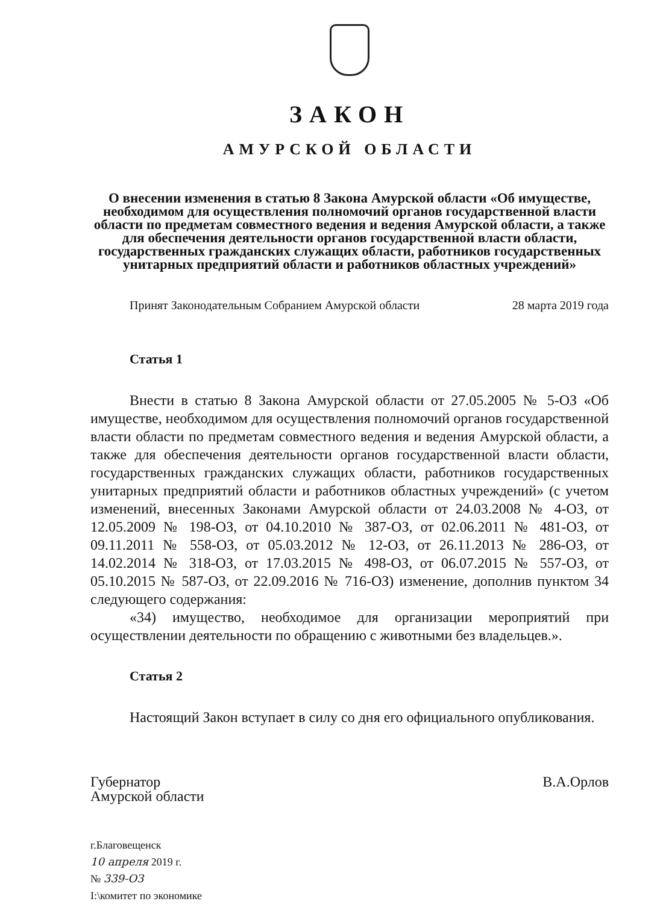ЗАКОН
АМУРСКОЙ ОБЛАСТИ
О внесении изменения в статью 8 Закона Амурской области «Об имуществе, необходимом для осуществления полномочий органов государственной власти области по предметам совместного ведения и ведения Амурской области, а также для обеспечения деятельности органов государственной власти области, государственных гражданских служащих области, работников государственных унитарных предприятий области и работников областных учреждений»
Принят Законодательным Собранием Амурской области 28 марта 2019 года
Статья 1
Внести в статью 8 Закона Амурской области от 27.05.2005 № 5-ОЗ «Об имуществе, необходимом для осуществления полномочий органов государственной власти области по предметам совместного ведения и ведения Амурской области, а также для обеспечения деятельности органов государственной власти области, государственных гражданских служащих области, работников государственных унитарных предприятий области и работников областных учреждений» (с учетом изменений, внесенных Законами Амурской области от 24.03.2008 № 4-ОЗ, от 12.05.2009 № 198-ОЗ, от 04.10.2010 № 387-ОЗ, от 02.06.2011 № 481-ОЗ, от 09.11.2011 № 558-ОЗ, от 05.03.2012 № 12-ОЗ, от 26.11.2013 № 286-ОЗ, от 14.02.2014 № 318-ОЗ, от 17.03.2015 № 498-ОЗ, от 06.07.2015 № 557-ОЗ, от 05.10.2015 № 587-ОЗ, от 22.09.2016 № 716-ОЗ) изменение, дополнив пунктом 34 следующего содержания:
«34) имущество, необходимое для организации мероприятий при осуществлении деятельности по обращению с животными без владельцев.».
Статья 2
Настоящий Закон вступает в силу со дня его официального опубликования.
Губернатор
Амурской области
В.А.Орлов
г.Благовещенск
10 апреля 2019 г.
№ 339-ОЗ
I:\комитет по экономике